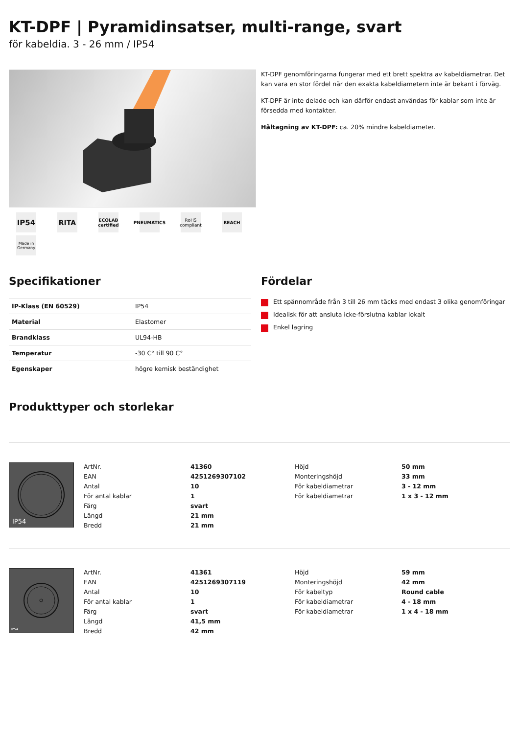KT-DPF | Pyramidinsatser, multi-range, svart
för kabeldia. 3 - 26 mm / IP54
IP54
RITA
ECOLAB certified
PNEUMATICS
RoHS compliant
REACH
Made in Germany
KT-DPF genomföringarna fungerar med ett brett spektra av kabeldiametrar. Det kan vara en stor fördel när den exakta kabeldiametern inte är bekant i förväg.
KT-DPF är inte delade och kan därför endast användas för kablar som inte är försedda med kontakter.
Håltagning av KT-DPF: ca. 20% mindre kabeldiameter.
Specifikationer
| IP-Klass (EN 60529) | IP54 |
| Material | Elastomer |
| Brandklass | UL94-HB |
| Temperatur | -30 C° till 90 C° |
| Egenskaper | högre kemisk beständighet |
Fördelar
Ett spännområde från 3 till 26 mm täcks med endast 3 olika genomföringar
Idealisk för att ansluta icke-förslutna kablar lokalt
Enkel lagring
Produkttyper och storlekar
IP54
| ArtNr. | 41360 | Höjd | 50 mm |
| EAN | 4251269307102 | Monteringshöjd | 33 mm |
| Antal | 10 | För kabeldiametrar | 3 - 12 mm |
| För antal kablar | 1 | För kabeldiametrar | 1 x 3 - 12 mm |
| Färg | svart | | |
| Längd | 21 mm | | |
| Bredd | 21 mm | | |
IP54
| ArtNr. | 41361 | Höjd | 59 mm |
| EAN | 4251269307119 | Monteringshöjd | 42 mm |
| Antal | 10 | För kabeltyp | Round cable |
| För antal kablar | 1 | För kabeldiametrar | 4 - 18 mm |
| Färg | svart | För kabeldiametrar | 1 x 4 - 18 mm |
| Längd | 41,5 mm | | |
| Bredd | 42 mm | | |